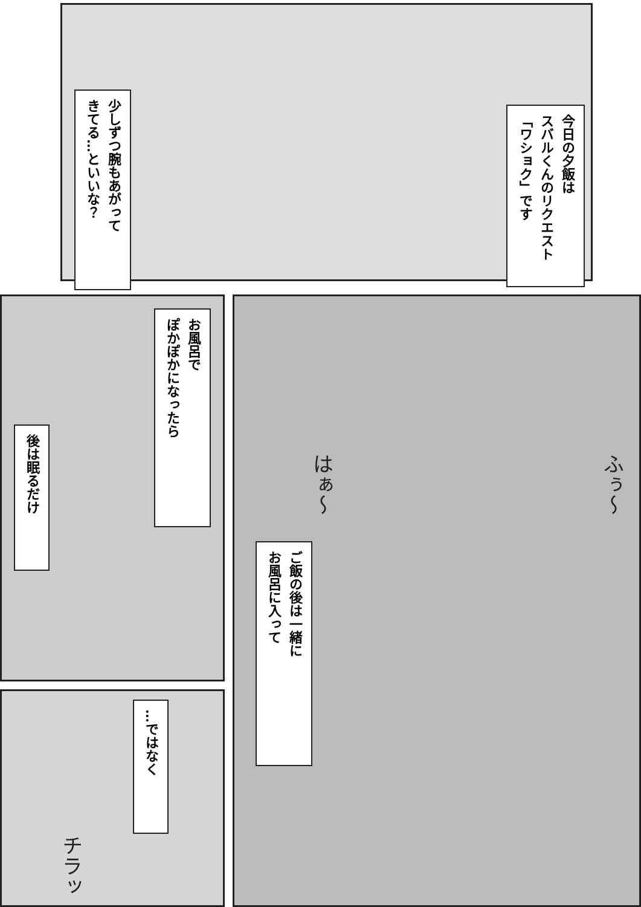今日の夕飯は
スバルくんのリクエスト
「ワショク」です
少しずつ腕もあがって
きてる…といいな？
はぁ～ ふぅ～
ご飯の後は一緒に
お風呂に入って
お風呂で
ぽかぽかになったら
後は眠るだけ
…ではなく
チラッ